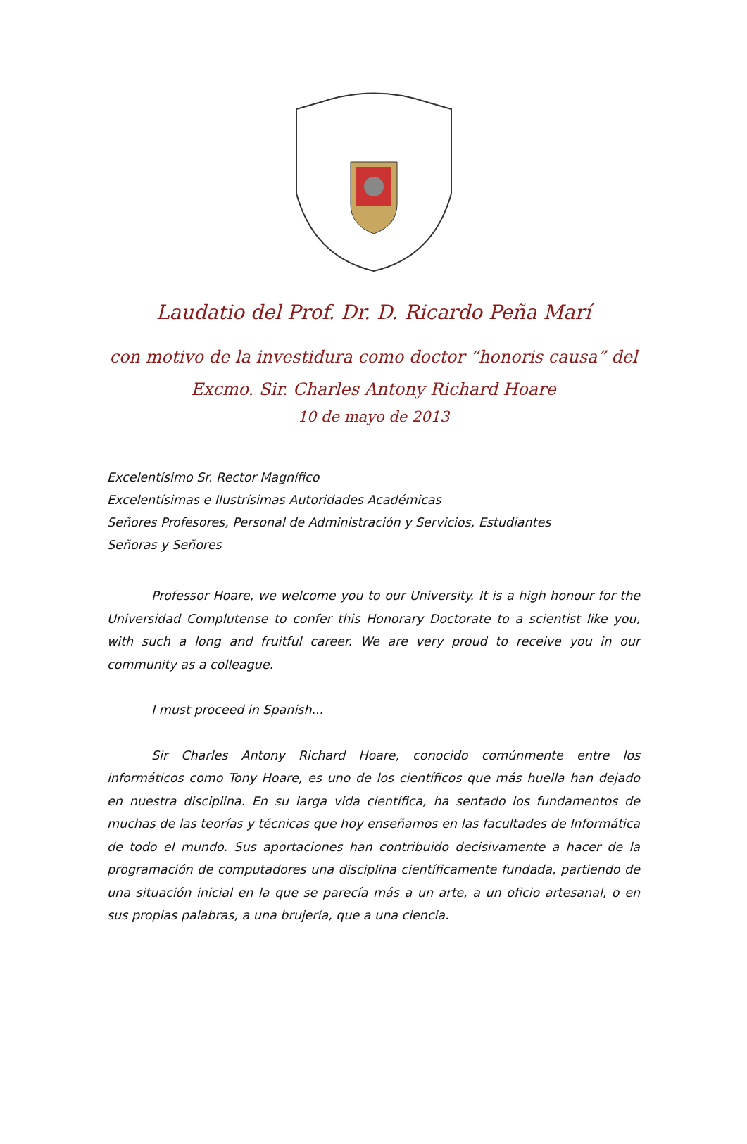Laudatio del Prof. Dr. D. Ricardo Peña Marí
con motivo de la investidura como doctor “honoris causa” del
Excmo. Sir. Charles Antony Richard Hoare
10 de mayo de 2013
Excelentísimo Sr. Rector Magnífico
Excelentísimas e Ilustrísimas Autoridades Académicas
Señores Profesores, Personal de Administración y Servicios, Estudiantes
Señoras y Señores
Professor Hoare, we welcome you to our University. It is a high honour for the Universidad Complutense to confer this Honorary Doctorate to a scientist like you, with such a long and fruitful career. We are very proud to receive you in our community as a colleague.
I must proceed in Spanish...
Sir Charles Antony Richard Hoare, conocido comúnmente entre los informáticos como Tony Hoare, es uno de los científicos que más huella han dejado en nuestra disciplina. En su larga vida científica, ha sentado los fundamentos de muchas de las teorías y técnicas que hoy enseñamos en las facultades de Informática de todo el mundo. Sus aportaciones han contribuido decisivamente a hacer de la programación de computadores una disciplina científicamente fundada, partiendo de una situación inicial en la que se parecía más a un arte, a un oficio artesanal, o en sus propias palabras, a una brujería, que a una ciencia.